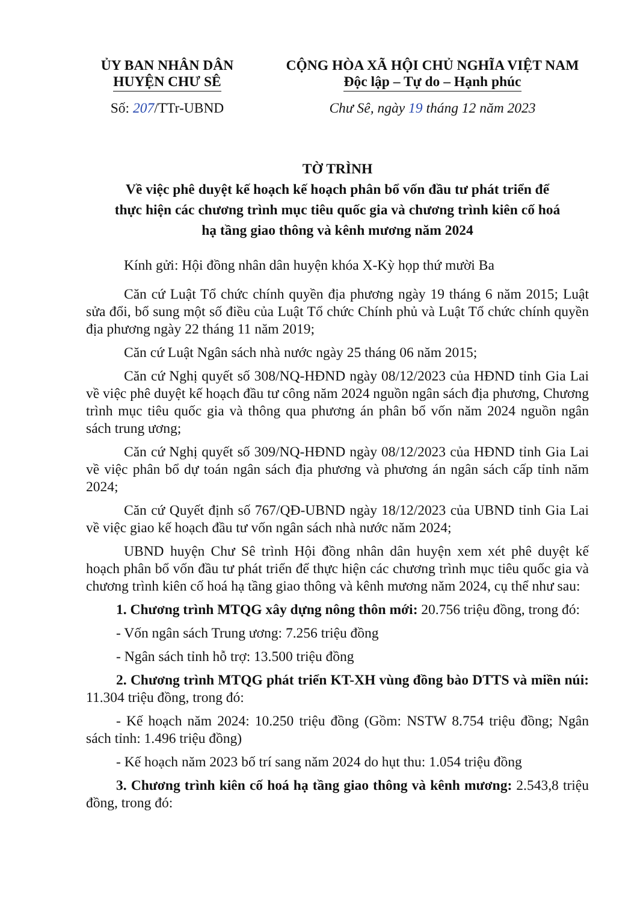ỦY BAN NHÂN DÂN
HUYỆN CHƯ SÊ
Số: 207/TTr-UBND
CỘNG HÒA XÃ HỘI CHỦ NGHĨA VIỆT NAM
Độc lập – Tự do – Hạnh phúc
Chư Sê, ngày 19 tháng 12 năm 2023
TỜ TRÌNH
Về việc phê duyệt kế hoạch kế hoạch phân bổ vốn đầu tư phát triển để
thực hiện các chương trình mục tiêu quốc gia và chương trình kiên cố hoá
hạ tầng giao thông và kênh mương năm 2024
Kính gửi: Hội đồng nhân dân huyện khóa X-Kỳ họp thứ mười Ba
Căn cứ Luật Tổ chức chính quyền địa phương ngày 19 tháng 6 năm 2015; Luật sửa đổi, bổ sung một số điều của Luật Tổ chức Chính phủ và Luật Tổ chức chính quyền địa phương ngày 22 tháng 11 năm 2019;
Căn cứ Luật Ngân sách nhà nước ngày 25 tháng 06 năm 2015;
Căn cứ Nghị quyết số 308/NQ-HĐND ngày 08/12/2023 của HĐND tỉnh Gia Lai về việc phê duyệt kế hoạch đầu tư công năm 2024 nguồn ngân sách địa phương, Chương trình mục tiêu quốc gia và thông qua phương án phân bổ vốn năm 2024 nguồn ngân sách trung ương;
Căn cứ Nghị quyết số 309/NQ-HĐND ngày 08/12/2023 của HĐND tỉnh Gia Lai về việc phân bổ dự toán ngân sách địa phương và phương án ngân sách cấp tỉnh năm 2024;
Căn cứ Quyết định số 767/QĐ-UBND ngày 18/12/2023 của UBND tỉnh Gia Lai về việc giao kế hoạch đầu tư vốn ngân sách nhà nước năm 2024;
UBND huyện Chư Sê trình Hội đồng nhân dân huyện xem xét phê duyệt kế hoạch phân bổ vốn đầu tư phát triển để thực hiện các chương trình mục tiêu quốc gia và chương trình kiên cố hoá hạ tầng giao thông và kênh mương năm 2024, cụ thể như sau:
1. Chương trình MTQG xây dựng nông thôn mới: 20.756 triệu đồng, trong đó:
- Vốn ngân sách Trung ương: 7.256 triệu đồng
- Ngân sách tỉnh hỗ trợ: 13.500 triệu đồng
2. Chương trình MTQG phát triển KT-XH vùng đồng bào DTTS và miền núi: 11.304 triệu đồng, trong đó:
- Kế hoạch năm 2024: 10.250 triệu đồng (Gồm: NSTW 8.754 triệu đồng; Ngân sách tỉnh: 1.496 triệu đồng)
- Kế hoạch năm 2023 bố trí sang năm 2024 do hụt thu: 1.054 triệu đồng
3. Chương trình kiên cố hoá hạ tầng giao thông và kênh mương: 2.543,8 triệu đồng, trong đó: